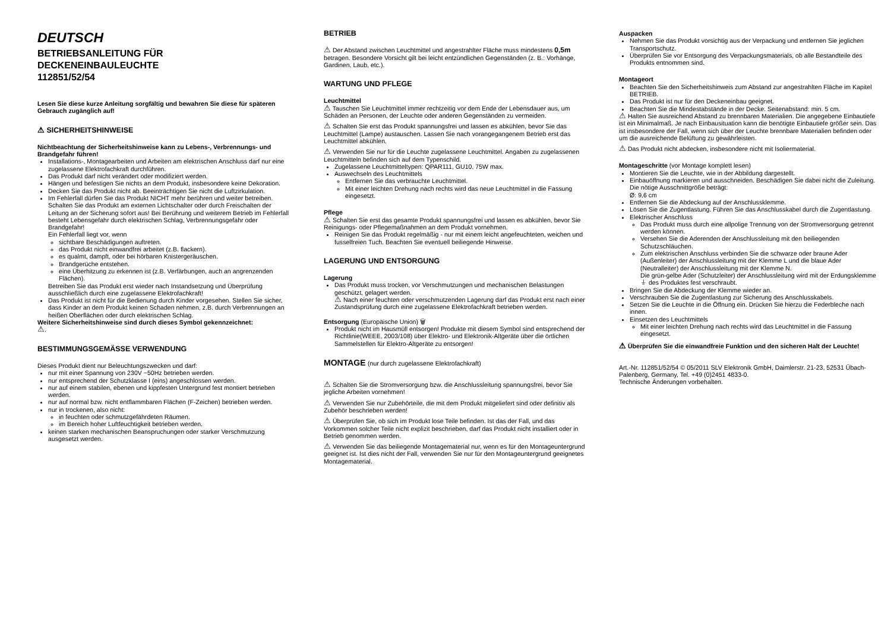DEUTSCH
BETRIEBSANLEITUNG FÜR
DECKENEINBAULEUCHTE
112851/52/54
Lesen Sie diese kurze Anleitung sorgfältig und bewahren Sie diese für späteren Gebrauch zugänglich auf!
⚠ SICHERHEITSHINWEISE
Nichtbeachtung der Sicherheitshinweise kann zu Lebens-, Verbrennungs- und Brandgefahr führen!
Installations-, Montagearbeiten und Arbeiten am elektrischen Anschluss darf nur eine zugelassene Elektrofachkraft durchführen.
Das Produkt darf nicht verändert oder modifiziert werden.
Hängen und befestigen Sie nichts an dem Produkt, insbesondere keine Dekoration.
Decken Sie das Produkt nicht ab. Beeinträchtigen Sie nicht die Luftzirkulation.
Im Fehlerfall dürfen Sie das Produkt NICHT mehr berühren und weiter betreiben. Schalten Sie das Produkt am externen Lichtschalter oder durch Freischalten der Leitung an der Sicherung sofort aus! Bei Berührung und weiterem Betrieb im Fehlerfall besteht Lebensgefahr durch elektrischen Schlag, Verbrennungsgefahr oder Brandgefahr!
Ein Fehlerfall liegt vor, wenn
sichtbare Beschädigungen auftreten.
das Produkt nicht einwandfrei arbeitet (z.B. flackern).
es qualmt, dampft, oder bei hörbaren Knistergeräuschen.
Brandgerüche entstehen.
eine Überhitzung zu erkennen ist (z.B. Verfärbungen, auch an angrenzenden Flächen).
Betreiben Sie das Produkt erst wieder nach Instandsetzung und Überprüfung ausschließlich durch eine zugelassene Elektrofachkraft!
Das Produkt ist nicht für die Bedienung durch Kinder vorgesehen. Stellen Sie sicher, dass Kinder an dem Produkt keinen Schaden nehmen, z.B. durch Verbrennungen an heißen Oberflächen oder durch elektrischen Schlag.
Weitere Sicherheitshinweise sind durch dieses Symbol gekennzeichnet:
⚠.
BESTIMMUNGSGEMÄSSE VERWENDUNG
Dieses Produkt dient nur Beleuchtungszwecken und darf:
nur mit einer Spannung von 230V ~50Hz betrieben werden.
nur entsprechend der Schutzklasse I (eins) angeschlossen werden.
nur auf einem stabilen, ebenen und kippfesten Untergrund fest montiert betrieben werden.
nur auf normal bzw. nicht entflammbaren Flächen (F-Zeichen) betrieben werden.
nur in trockenen, also nicht:
in feuchten oder schmutzgefährdeten Räumen.
im Bereich hoher Luftfeuchtigkeit betrieben werden.
keinen starken mechanischen Beanspruchungen oder starker Verschmutzung ausgesetzt werden.
BETRIEB
⚠ Der Abstand zwischen Leuchtmittel und angestrahlter Fläche muss mindestens 0,5m betragen. Besondere Vorsicht gilt bei leicht entzündlichen Gegenständen (z. B.: Vorhänge, Gardinen, Laub, etc.).
WARTUNG UND PFLEGE
Leuchtmittel
⚠ Tauschen Sie Leuchtmittel immer rechtzeitig vor dem Ende der Lebensdauer aus, um Schäden an Personen, der Leuchte oder anderen Gegenständen zu vermeiden.
⚠ Schalten Sie erst das Produkt spannungsfrei und lassen es abkühlen, bevor Sie das Leuchtmittel (Lampe) austauschen. Lassen Sie nach vorangegangenem Betrieb erst das Leuchtmittel abkühlen.
⚠ Verwenden Sie nur für die Leuchte zugelassene Leuchtmittel. Angaben zu zugelassenen Leuchtmitteln befinden sich auf dem Typenschild.
Zugelassene Leuchtmitteltypen: QPAR111, GU10, 75W max.
Auswechseln des Leuchtmittels
Entfernen Sie das verbrauchte Leuchtmittel.
Mit einer leichten Drehung nach rechts wird das neue Leuchtmittel in die Fassung eingesetzt.
Pflege
⚠ Schalten Sie erst das gesamte Produkt spannungsfrei und lassen es abkühlen, bevor Sie Reinigungs- oder Pflegemaßnahmen an dem Produkt vornehmen.
Reinigen Sie das Produkt regelmäßig - nur mit einem leicht angefeuchteten, weichen und fusselfreien Tuch. Beachten Sie eventuell beiliegende Hinweise.
LAGERUNG UND ENTSORGUNG
Lagerung
Das Produkt muss trocken, vor Verschmutzungen und mechanischen Belastungen geschützt, gelagert werden.
⚠ Nach einer feuchten oder verschmutzenden Lagerung darf das Produkt erst nach einer Zustandsprüfung durch eine zugelassene Elektrofachkraft betrieben werden.
Entsorgung (Europäische Union) 🗑
Produkt nicht im Hausmüll entsorgen! Produkte mit diesem Symbol sind entsprechend der Richtlinie(WEEE, 2003/108) über Elektro- und Elektronik-Altgeräte über die örtlichen Sammelstellen für Elektro-Altgeräte zu entsorgen!
MONTAGE (nur durch zugelassene Elektrofachkraft)
⚠ Schalten Sie die Stromversorgung bzw. die Anschlussleitung spannungsfrei, bevor Sie jegliche Arbeiten vornehmen!
⚠ Verwenden Sie nur Zubehörteile, die mit dem Produkt mitgeliefert sind oder definitiv als Zubehör beschrieben werden!
⚠ Überprüfen Sie, ob sich im Produkt lose Teile befinden. Ist das der Fall, und das Vorkommen solcher Teile nicht explizit beschrieben, darf das Produkt nicht installiert oder in Betrieb genommen werden.
⚠ Verwenden Sie das beiliegende Montagematerial nur, wenn es für den Montageuntergrund geeignet ist. Ist dies nicht der Fall, verwenden Sie nur für den Montageuntergrund geeignetes Montagematerial.
Auspacken
Nehmen Sie das Produkt vorsichtig aus der Verpackung und entfernen Sie jeglichen Transportschutz.
Überprüfen Sie vor Entsorgung des Verpackungsmaterials, ob alle Bestandteile des Produkts entnommen sind.
Montageort
Beachten Sie den Sicherheitshinweis zum Abstand zur angestrahlten Fläche im Kapitel BETRIEB.
Das Produkt ist nur für den Deckeneinbau geeignet.
Beachten Sie die Mindestabstände in der Decke. Seitenabstand: min. 5 cm.
⚠ Halten Sie ausreichend Abstand zu brennbaren Materialien. Die angegebene Einbautiefe ist ein Minimalmaß. Je nach Einbausituation kann die benötigte Einbautiefe größer sein. Das ist insbesondere der Fall, wenn sich über der Leuchte brennbare Materialien befinden oder um die ausreichende Belüftung zu gewährleisten.
⚠ Das Produkt nicht abdecken, insbesondere nicht mit Isoliermaterial.
Montageschritte (vor Montage komplett lesen)
Montieren Sie die Leuchte, wie in der Abbildung dargestellt.
Einbauöffnung markieren und ausschneiden. Beschädigen Sie dabei nicht die Zuleitung. Die nötige Ausschnittgröße beträgt:
Ø: 9,6 cm
Entfernen Sie die Abdeckung auf der Anschlussklemme.
Lösen Sie die Zugentlastung. Führen Sie das Anschlusskabel durch die Zugentlastung.
Elektrischer Anschluss
Das Produkt muss durch eine allpolige Trennung von der Stromversorgung getrennt werden können.
Versehen Sie die Aderenden der Anschlussleitung mit den beiliegenden Schutzschläuchen.
Zum elektrischen Anschluss verbinden Sie die schwarze oder braune Ader (Außenleiter) der Anschlussleitung mit der Klemme L und die blaue Ader (Neutralleiter) der Anschlussleitung mit der Klemme N.
Die grün-gelbe Ader (Schutzleiter) der Anschlussleitung wird mit der Erdungsklemme ⏚ des Produktes fest verschraubt.
Bringen Sie die Abdeckung der Klemme wieder an.
Verschrauben Sie die Zugentlastung zur Sicherung des Anschlusskabels.
Setzen Sie die Leuchte in die Öffnung ein. Drücken Sie hierzu die Federbleche nach innen.
Einsetzen des Leuchtmittels
Mit einer leichten Drehung nach rechts wird das Leuchtmittel in die Fassung eingesetzt.
⚠ Überprüfen Sie die einwandfreie Funktion und den sicheren Halt der Leuchte!
Art.-Nr. 112851/52/54 © 05/2011 SLV Elektronik GmbH, Daimlerstr. 21-23, 52531 Übach-Palenberg, Germany, Tel. +49 (0)2451 4833-0.
Technische Änderungen vorbehalten.